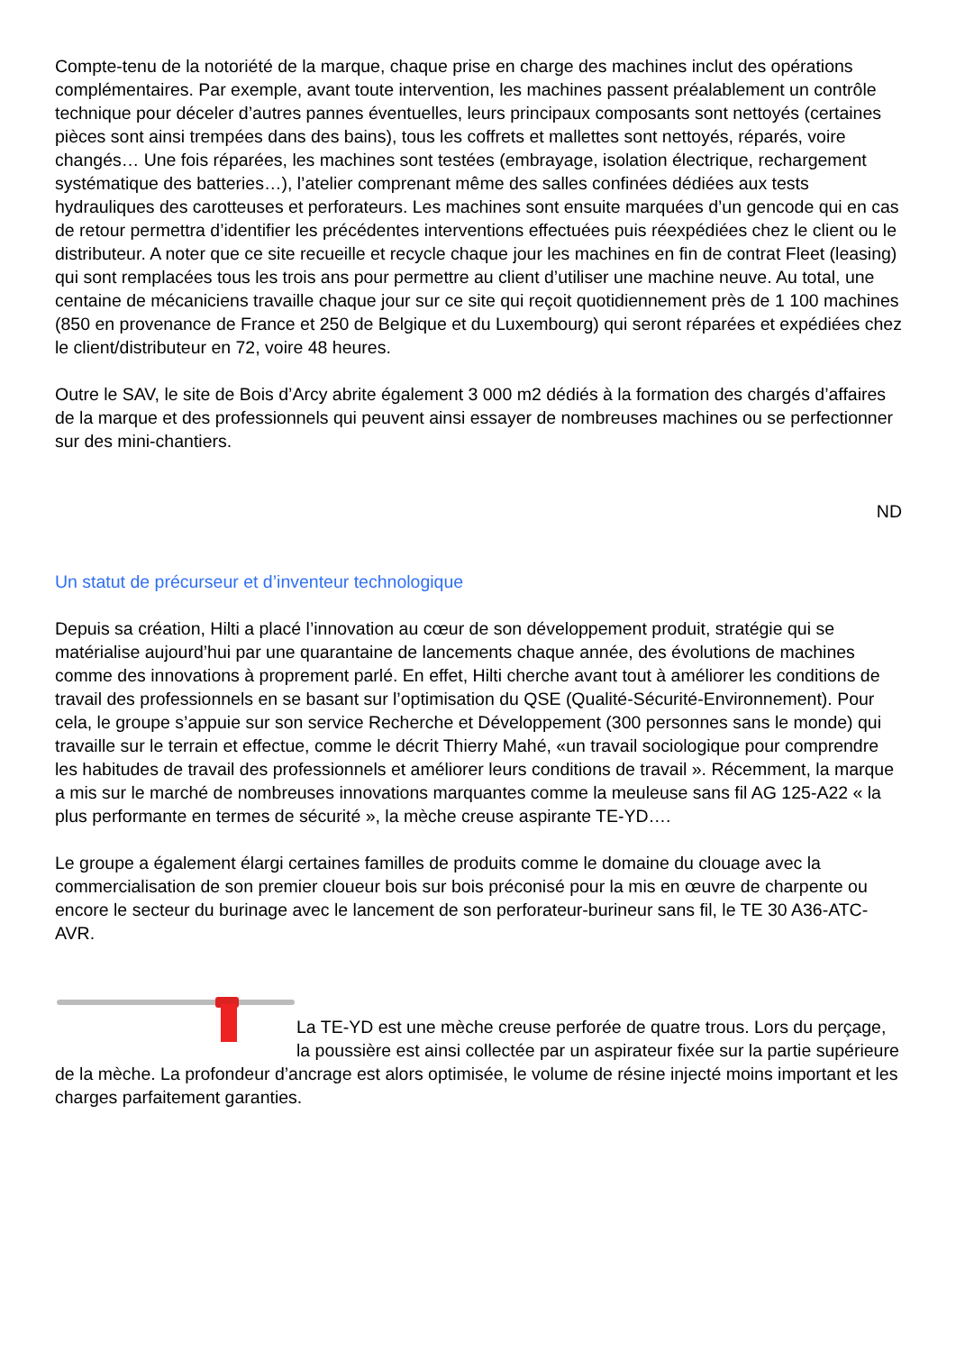Compte-tenu de la notoriété de la marque, chaque prise en charge des machines inclut des opérations complémentaires. Par exemple, avant toute intervention, les machines passent préalablement un contrôle technique pour déceler d’autres pannes éventuelles, leurs principaux composants sont nettoyés (certaines pièces sont ainsi trempées dans des bains), tous les coffrets et mallettes sont nettoyés, réparés, voire changés… Une fois réparées, les machines sont testées (embrayage, isolation électrique, rechargement systématique des batteries…), l’atelier comprenant même des salles confinées dédiées aux tests hydrauliques des carotteuses et perforateurs. Les machines sont ensuite marquées d’un gencode qui en cas de retour permettra d’identifier les précédentes interventions effectuées puis réexpédiées chez le client ou le distributeur. A noter que ce site recueille et recycle chaque jour les machines en fin de contrat Fleet (leasing) qui sont remplacées tous les trois ans pour permettre au client d’utiliser une machine neuve. Au total, une centaine de mécaniciens travaille chaque jour sur ce site qui reçoit quotidiennement près de 1 100 machines (850 en provenance de France et 250 de Belgique et du Luxembourg) qui seront réparées et expédiées chez le client/distributeur en 72, voire 48 heures.
Outre le SAV, le site de Bois d’Arcy abrite également 3 000 m2 dédiés à la formation des chargés d’affaires de la marque et des professionnels qui peuvent ainsi essayer de nombreuses machines ou se perfectionner sur des mini-chantiers.
ND
Un statut de précurseur et d’inventeur technologique
Depuis sa création, Hilti a placé l’innovation au cœur de son développement produit, stratégie qui se matérialise aujourd’hui par une quarantaine de lancements chaque année, des évolutions de machines comme des innovations à proprement parlé. En effet, Hilti cherche avant tout à améliorer les conditions de travail des professionnels en se basant sur l’optimisation du QSE (Qualité-Sécurité-Environnement). Pour cela, le groupe s’appuie sur son service Recherche et Développement (300 personnes sans le monde) qui travaille sur le terrain et effectue, comme le décrit Thierry Mahé, «un travail sociologique pour comprendre les habitudes de travail des professionnels et améliorer leurs conditions de travail ». Récemment, la marque a mis sur le marché de nombreuses innovations marquantes comme la meuleuse sans fil AG 125-A22 « la plus performante en termes de sécurité », la mèche creuse aspirante TE-YD….
Le groupe a également élargi certaines familles de produits comme le domaine du clouage avec la commercialisation de son premier cloueur bois sur bois préconisé pour la mis en œuvre de charpente ou encore le secteur du burinage avec le lancement de son perforateur-burineur sans fil, le TE 30 A36-ATC-AVR.
La TE-YD est une mèche creuse perforée de quatre trous. Lors du perçage, la poussière est ainsi collectée par un aspirateur fixée sur la partie supérieure de la mèche. La profondeur d’ancrage est alors optimisée, le volume de résine injecté moins important et les charges parfaitement garanties.